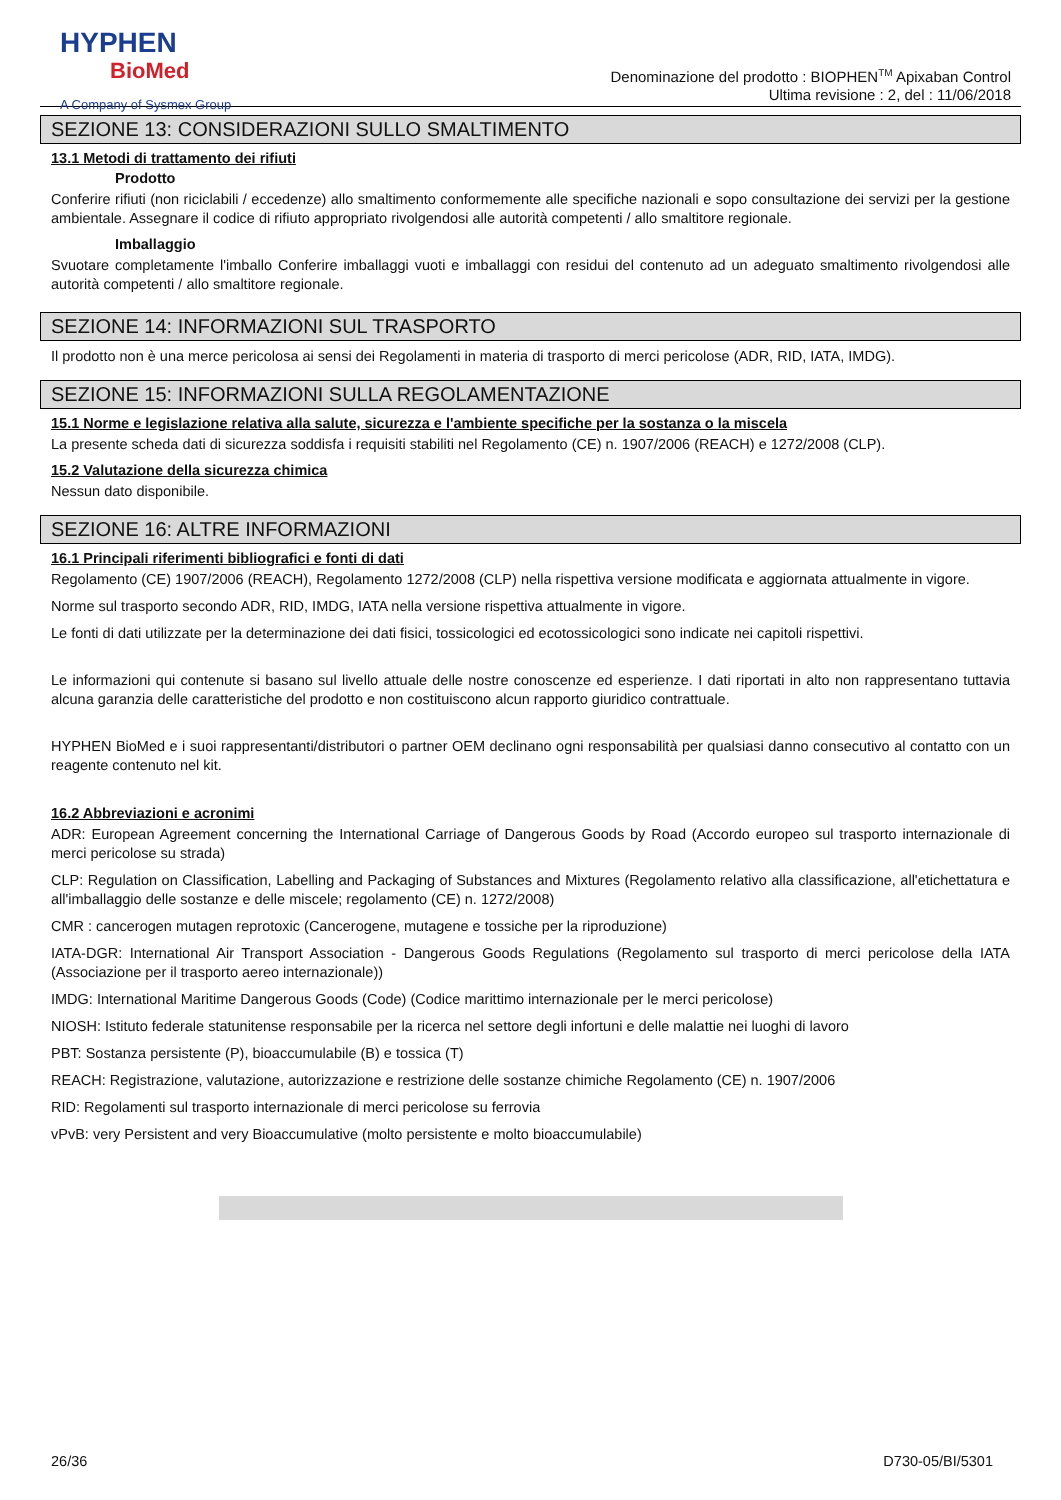HYPHEN
BioMed
A Company of Sysmex Group
Denominazione del prodotto : BIOPHEN<sup>TM</sup> Apixaban Control
Ultima revisione : 2, del : 11/06/2018
SEZIONE 13: CONSIDERAZIONI SULLO SMALTIMENTO
13.1 Metodi di trattamento dei rifiuti
Prodotto
Conferire rifiuti (non riciclabili / eccedenze) allo smaltimento conformemente alle specifiche nazionali e sopo consultazione dei servizi per la gestione ambientale. Assegnare il codice di rifiuto appropriato rivolgendosi alle autorità competenti / allo smaltitore regionale.
Imballaggio
Svuotare completamente l'imballo Conferire imballaggi vuoti e imballaggi con residui del contenuto ad un adeguato smaltimento rivolgendosi alle autorità competenti / allo smaltitore regionale.
SEZIONE 14: INFORMAZIONI SUL TRASPORTO
Il prodotto non è una merce pericolosa ai sensi dei Regolamenti in materia di trasporto di merci pericolose (ADR, RID, IATA, IMDG).
SEZIONE 15: INFORMAZIONI SULLA REGOLAMENTAZIONE
15.1 Norme e legislazione relativa alla salute, sicurezza e l'ambiente specifiche per la sostanza o la miscela
La presente scheda dati di sicurezza soddisfa i requisiti stabiliti nel Regolamento (CE) n. 1907/2006 (REACH) e 1272/2008 (CLP).
15.2 Valutazione della sicurezza chimica
Nessun dato disponibile.
SEZIONE 16: ALTRE INFORMAZIONI
16.1 Principali riferimenti bibliografici e fonti di dati
Regolamento (CE) 1907/2006 (REACH), Regolamento 1272/2008 (CLP) nella rispettiva versione modificata e aggiornata attualmente in vigore.
Norme sul trasporto secondo ADR, RID, IMDG, IATA nella versione rispettiva attualmente in vigore.
Le fonti di dati utilizzate per la determinazione dei dati fisici, tossicologici ed ecotossicologici sono indicate nei capitoli rispettivi.
Le informazioni qui contenute si basano sul livello attuale delle nostre conoscenze ed esperienze. I dati riportati in alto non rappresentano tuttavia alcuna garanzia delle caratteristiche del prodotto e non costituiscono alcun rapporto giuridico contrattuale.
HYPHEN BioMed e i suoi rappresentanti/distributori o partner OEM declinano ogni responsabilità per qualsiasi danno consecutivo al contatto con un reagente contenuto nel kit.
16.2 Abbreviazioni e acronimi
ADR: European Agreement concerning the International Carriage of Dangerous Goods by Road (Accordo europeo sul trasporto internazionale di merci pericolose su strada)
CLP: Regulation on Classification, Labelling and Packaging of Substances and Mixtures (Regolamento relativo alla classificazione, all'etichettatura e all'imballaggio delle sostanze e delle miscele; regolamento (CE) n. 1272/2008)
CMR : cancerogen mutagen reprotoxic (Cancerogene, mutagene e tossiche per la riproduzione)
IATA-DGR: International Air Transport Association - Dangerous Goods Regulations (Regolamento sul trasporto di merci pericolose della IATA (Associazione per il trasporto aereo internazionale))
IMDG: International Maritime Dangerous Goods (Code) (Codice marittimo internazionale per le merci pericolose)
NIOSH: Istituto federale statunitense responsabile per la ricerca nel settore degli infortuni e delle malattie nei luoghi di lavoro
PBT: Sostanza persistente (P), bioaccumulabile (B) e tossica (T)
REACH: Registrazione, valutazione, autorizzazione e restrizione delle sostanze chimiche Regolamento (CE) n. 1907/2006
RID: Regolamenti sul trasporto internazionale di merci pericolose su ferrovia
vPvB: very Persistent and very Bioaccumulative (molto persistente e molto bioaccumulabile)
26/36 D730-05/BI/5301